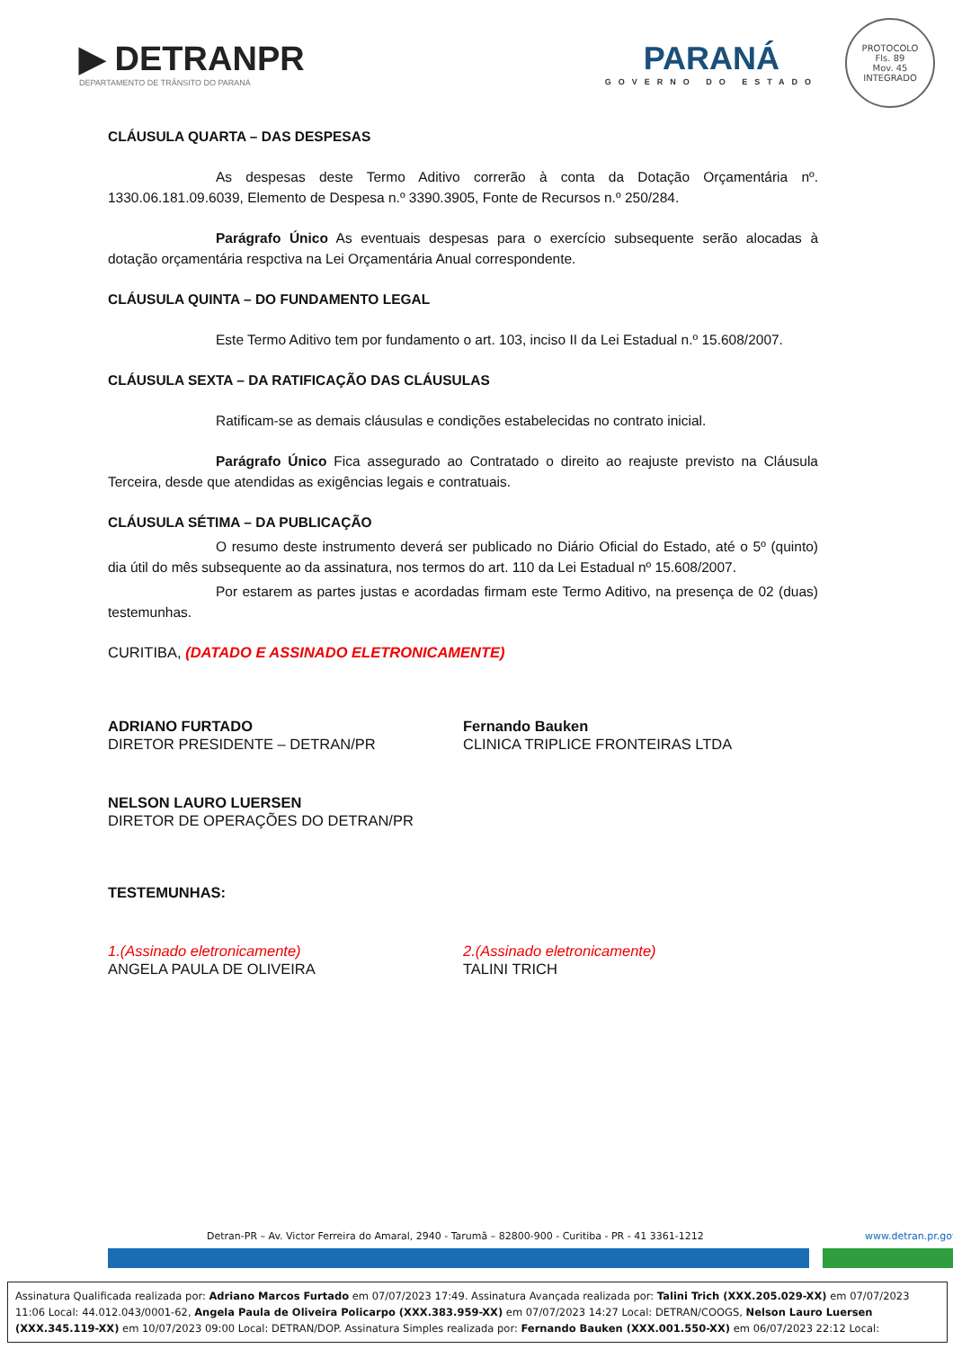▶ DETRANPR
DEPARTAMENTO DE TRÂNSITO DO PARANÁ
PARANÁ
GOVERNO DO ESTADO
PROTOCOLO
Fls. 89
Mov. 45
INTEGRADO
CLÁUSULA QUARTA – DAS DESPESAS
As despesas deste Termo Aditivo correrão à conta da Dotação Orçamentária nº. 1330.06.181.09.6039, Elemento de Despesa n.º 3390.3905, Fonte de Recursos n.º 250/284.
Parágrafo Único As eventuais despesas para o exercício subsequente serão alocadas à dotação orçamentária respctiva na Lei Orçamentária Anual correspondente.
CLÁUSULA QUINTA – DO FUNDAMENTO LEGAL
Este Termo Aditivo tem por fundamento o art. 103, inciso II da Lei Estadual n.º 15.608/2007.
CLÁUSULA SEXTA – DA RATIFICAÇÃO DAS CLÁUSULAS
Ratificam-se as demais cláusulas e condições estabelecidas no contrato inicial.
Parágrafo Único Fica assegurado ao Contratado o direito ao reajuste previsto na Cláusula Terceira, desde que atendidas as exigências legais e contratuais.
CLÁUSULA SÉTIMA – DA PUBLICAÇÃO
O resumo deste instrumento deverá ser publicado no Diário Oficial do Estado, até o 5º (quinto) dia útil do mês subsequente ao da assinatura, nos termos do art. 110 da Lei Estadual nº 15.608/2007.
Por estarem as partes justas e acordadas firmam este Termo Aditivo, na presença de 02 (duas) testemunhas.
CURITIBA, (DATADO E ASSINADO ELETRONICAMENTE)
ADRIANO FURTADO
DIRETOR PRESIDENTE – DETRAN/PR
Fernando Bauken
CLINICA TRIPLICE FRONTEIRAS LTDA
NELSON LAURO LUERSEN
DIRETOR DE OPERAÇÕES DO DETRAN/PR
TESTEMUNHAS:
1.(Assinado eletronicamente)
ANGELA PAULA DE OLIVEIRA
2.(Assinado eletronicamente)
TALINI TRICH
Detran-PR – Av. Victor Ferreira do Amaral, 2940 - Tarumã – 82800-900 - Curitiba - PR - 41 3361-1212
www.detran.pr.gov
Assinatura Qualificada realizada por: Adriano Marcos Furtado em 07/07/2023 17:49. Assinatura Avançada realizada por: Talini Trich (XXX.205.029-XX) em 07/07/2023 11:06 Local: 44.012.043/0001-62, Angela Paula de Oliveira Policarpo (XXX.383.959-XX) em 07/07/2023 14:27 Local: DETRAN/COOGS, Nelson Lauro Luersen (XXX.345.119-XX) em 10/07/2023 09:00 Local: DETRAN/DOP. Assinatura Simples realizada por: Fernando Bauken (XXX.001.550-XX) em 06/07/2023 22:12 Local: